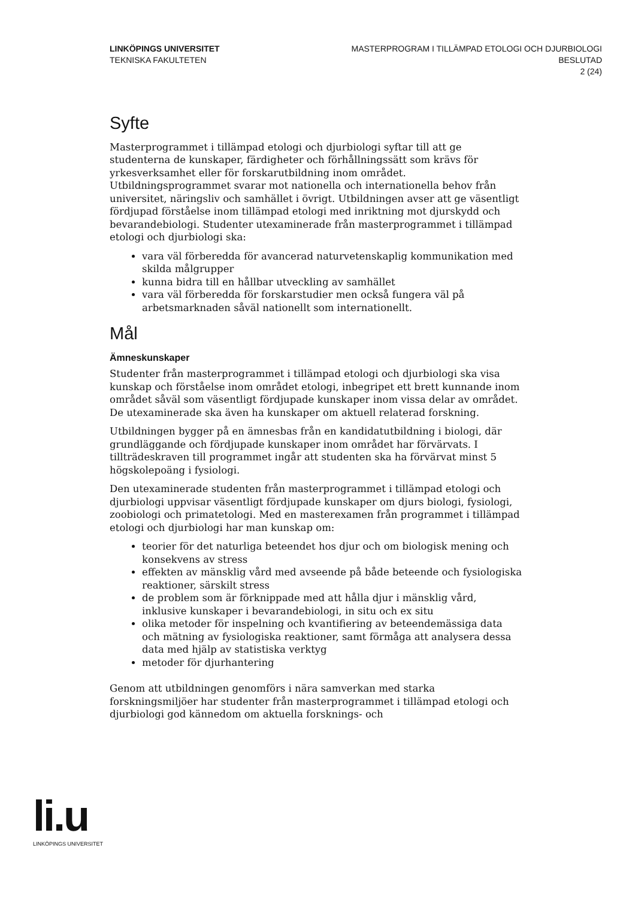LINKÖPINGS UNIVERSITET
TEKNISKA FAKULTETEN
MASTERPROGRAM I TILLÄMPAD ETOLOGI OCH DJURBIOLOGI
BESLUTAD
2 (24)
Syfte
Masterprogrammet i tillämpad etologi och djurbiologi syftar till att ge studenterna de kunskaper, färdigheter och förhållningssätt som krävs för yrkesverksamhet eller för forskarutbildning inom området. Utbildningsprogrammet svarar mot nationella och internationella behov från universitet, näringsliv och samhället i övrigt. Utbildningen avser att ge väsentligt fördjupad förståelse inom tillämpad etologi med inriktning mot djurskydd och bevarandebiologi. Studenter utexaminerade från masterprogrammet i tillämpad etologi och djurbiologi ska:
vara väl förberedda för avancerad naturvetenskaplig kommunikation med skilda målgrupper
kunna bidra till en hållbar utveckling av samhället
vara väl förberedda för forskarstudier men också fungera väl på arbetsmarknaden såväl nationellt som internationellt.
Mål
Ämneskunskaper
Studenter från masterprogrammet i tillämpad etologi och djurbiologi ska visa kunskap och förståelse inom området etologi, inbegripet ett brett kunnande inom området såväl som väsentligt fördjupade kunskaper inom vissa delar av området. De utexaminerade ska även ha kunskaper om aktuell relaterad forskning.
Utbildningen bygger på en ämnesbas från en kandidatutbildning i biologi, där grundläggande och fördjupade kunskaper inom området har förvärvats. I tillträdeskraven till programmet ingår att studenten ska ha förvärvat minst 5 högskolepoäng i fysiologi.
Den utexaminerade studenten från masterprogrammet i tillämpad etologi och djurbiologi uppvisar väsentligt fördjupade kunskaper om djurs biologi, fysiologi, zoobiologi och primatetologi. Med en masterexamen från programmet i tillämpad etologi och djurbiologi har man kunskap om:
teorier för det naturliga beteendet hos djur och om biologisk mening och konsekvens av stress
effekten av mänsklig vård med avseende på både beteende och fysiologiska reaktioner, särskilt stress
de problem som är förknippade med att hålla djur i mänsklig vård, inklusive kunskaper i bevarandebiologi, in situ och ex situ
olika metoder för inspelning och kvantifiering av beteendemässiga data och mätning av fysiologiska reaktioner, samt förmåga att analysera dessa data med hjälp av statistiska verktyg
metoder för djurhantering
Genom att utbildningen genomförs i nära samverkan med starka forskningsmiljöer har studenter från masterprogrammet i tillämpad etologi och djurbiologi god kännedom om aktuella forsknings- och
li.u
LINKÖPINGS UNIVERSITET